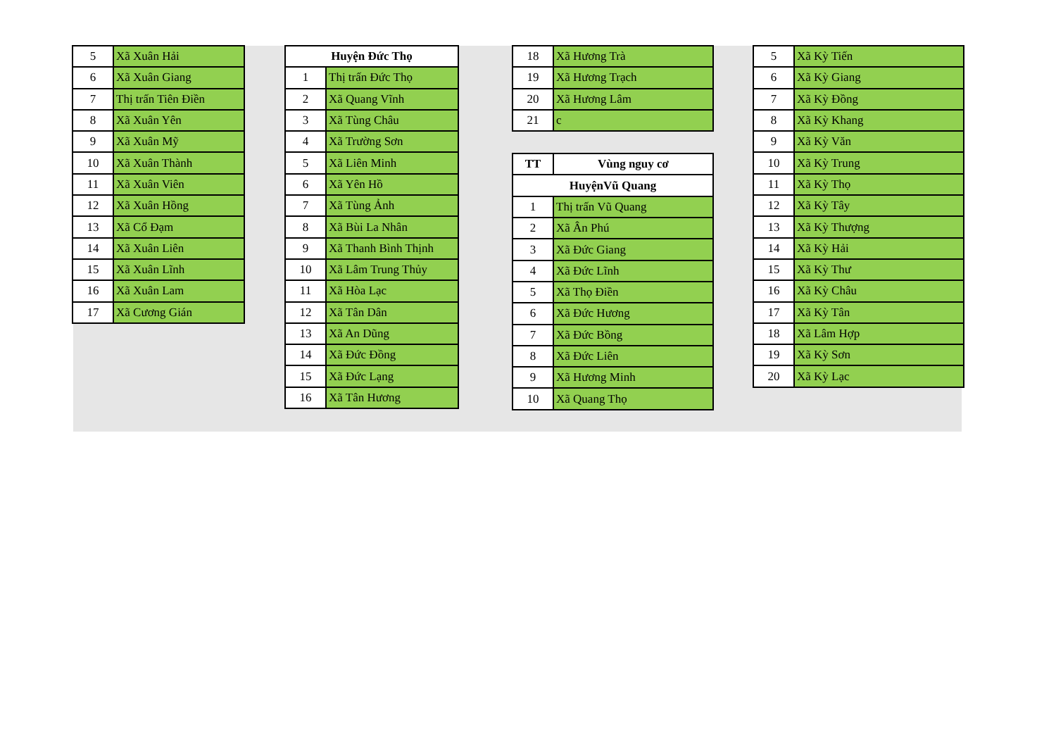| 5 | Xã Xuân Hải |
| 6 | Xã Xuân Giang |
| 7 | Thị trấn Tiên Điền |
| 8 | Xã Xuân Yên |
| 9 | Xã Xuân Mỹ |
| 10 | Xã Xuân Thành |
| 11 | Xã Xuân Viên |
| 12 | Xã Xuân Hồng |
| 13 | Xã Cổ Đạm |
| 14 | Xã Xuân Liên |
| 15 | Xã Xuân Lĩnh |
| 16 | Xã Xuân Lam |
| 17 | Xã Cương Gián |
| Huyện Đức Thọ | |
| --- | --- |
| 1 | Thị trấn Đức Thọ |
| 2 | Xã Quang Vĩnh |
| 3 | Xã Tùng Châu |
| 4 | Xã Trường Sơn |
| 5 | Xã Liên Minh |
| 6 | Xã Yên Hồ |
| 7 | Xã Tùng Ảnh |
| 8 | Xã Bùi La Nhân |
| 9 | Xã Thanh Bình Thịnh |
| 10 | Xã Lâm Trung Thủy |
| 11 | Xã Hòa Lạc |
| 12 | Xã Tân Dân |
| 13 | Xã An Dũng |
| 14 | Xã Đức Đồng |
| 15 | Xã Đức Lạng |
| 16 | Xã Tân Hương |
| 18 | Xã Hương Trà |
| 19 | Xã Hương Trạch |
| 20 | Xã Hương Lâm |
| 21 | c |
| TT | Vùng nguy cơ |
| --- | --- |
| HuyệnVũ Quang | |
| 1 | Thị trấn Vũ Quang |
| 2 | Xã Ân Phú |
| 3 | Xã Đức Giang |
| 4 | Xã Đức Lĩnh |
| 5 | Xã Thọ Điền |
| 6 | Xã Đức Hương |
| 7 | Xã Đức Bồng |
| 8 | Xã Đức Liên |
| 9 | Xã Hương Minh |
| 10 | Xã Quang Thọ |
| 5 | Xã Kỳ Tiến |
| 6 | Xã Kỳ Giang |
| 7 | Xã Kỳ Đồng |
| 8 | Xã Kỳ Khang |
| 9 | Xã Kỳ Văn |
| 10 | Xã Kỳ Trung |
| 11 | Xã Kỳ Thọ |
| 12 | Xã Kỳ Tây |
| 13 | Xã Kỳ Thượng |
| 14 | Xã Kỳ Hải |
| 15 | Xã Kỳ Thư |
| 16 | Xã Kỳ Châu |
| 17 | Xã Kỳ Tân |
| 18 | Xã Lâm Hợp |
| 19 | Xã Kỳ Sơn |
| 20 | Xã Kỳ Lạc |